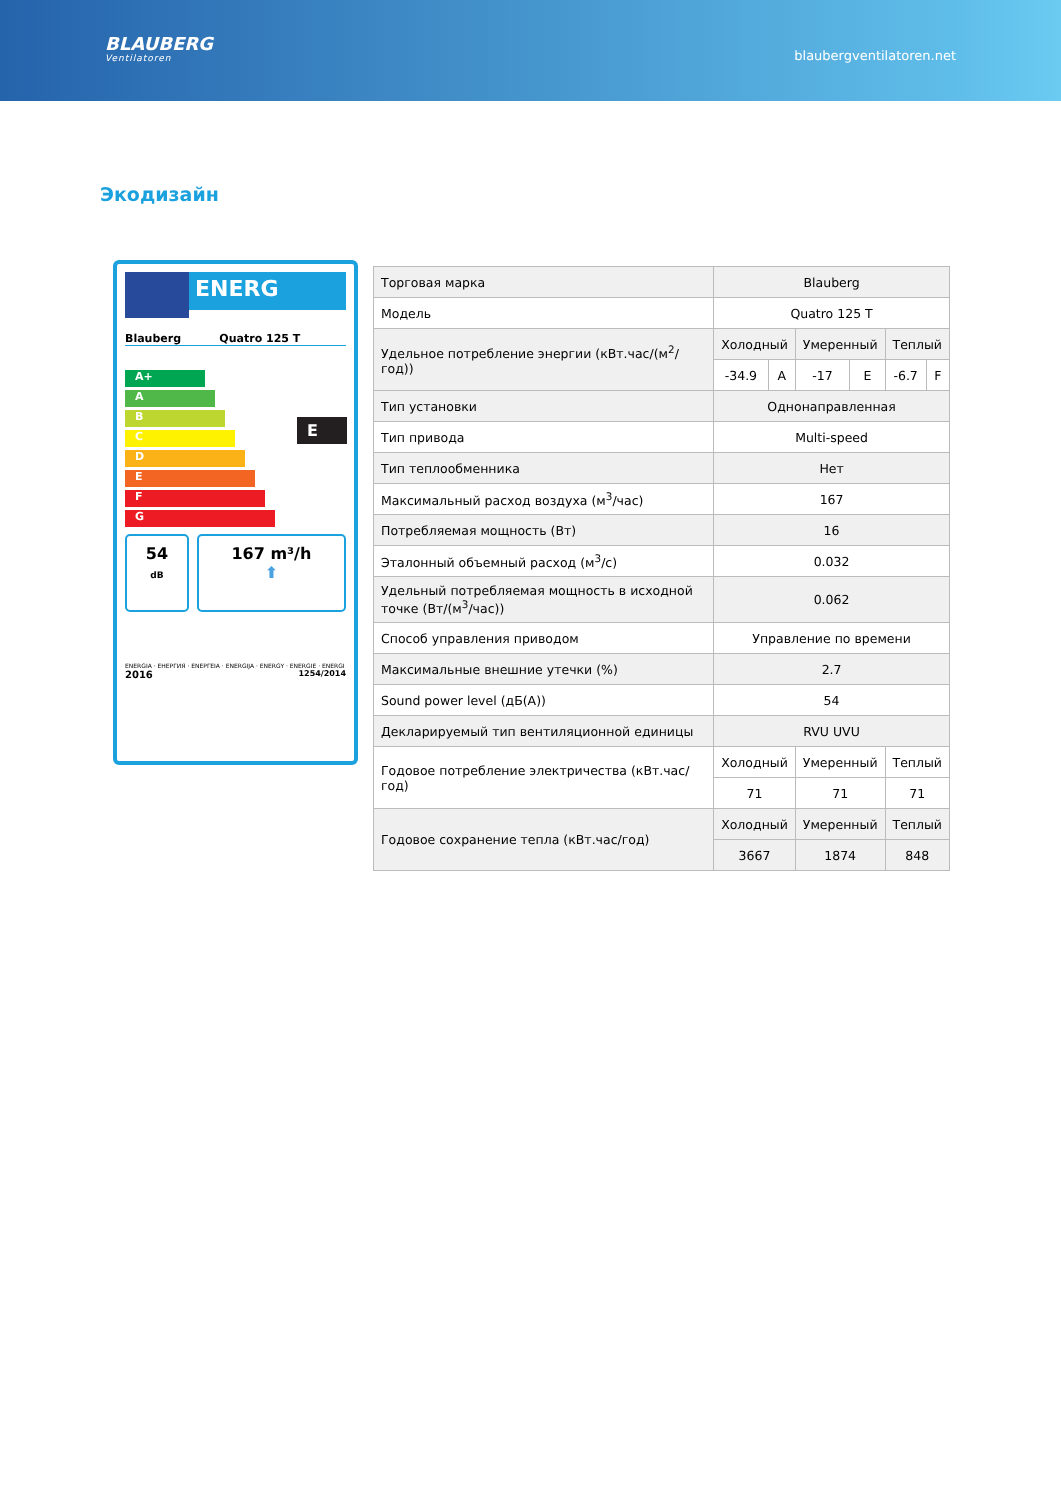BLAUBERG
Ventilatoren
blaubergventilatoren.net
Экодизайн
ENERG
Blauberg Quatro 125 T
A+
A
B
C
D
E
F
G
E
54
dB
167 m³/h
⬆
ENERGIA · ЕНЕРГИЯ · ΕΝΕΡΓΕΙΑ · ENERGIJA · ENERGY · ENERGIE · ENERGI
2016 1254/2014
| Торговая марка | Blauberg | | | | | |
| Модель | Quatro 125 T | | | | | |
| Удельное потребление энергии (кВт.час/(м<sup>2</sup>/год)) | Холодный | | Умеренный | | Теплый | |
| | -34.9 | A | -17 | E | -6.7 | F |
| Тип установки | Однонаправленная | | | | | |
| Тип привода | Multi-speed | | | | | |
| Тип теплообменника | Нет | | | | | |
| Максимальный расход воздуха (м<sup>3</sup>/час) | 167 | | | | | |
| Потребляемая мощность (Вт) | 16 | | | | | |
| Эталонный объемный расход (м<sup>3</sup>/с) | 0.032 | | | | | |
| Удельный потребляемая мощность в исходной точке (Вт/(м<sup>3</sup>/час)) | 0.062 | | | | | |
| Способ управления приводом | Управление по времени | | | | | |
| Максимальные внешние утечки (%) | 2.7 | | | | | |
| Sound power level (дБ(A)) | 54 | | | | | |
| Декларируемый тип вентиляционной единицы | RVU UVU | | | | | |
| Годовое потребление электричества (кВт.час/год) | Холодный | | Умеренный | | Теплый | |
| | 71 | | 71 | | 71 | |
| Годовое сохранение тепла (кВт.час/год) | Холодный | | Умеренный | | Теплый | |
| | 3667 | | 1874 | | 848 | |